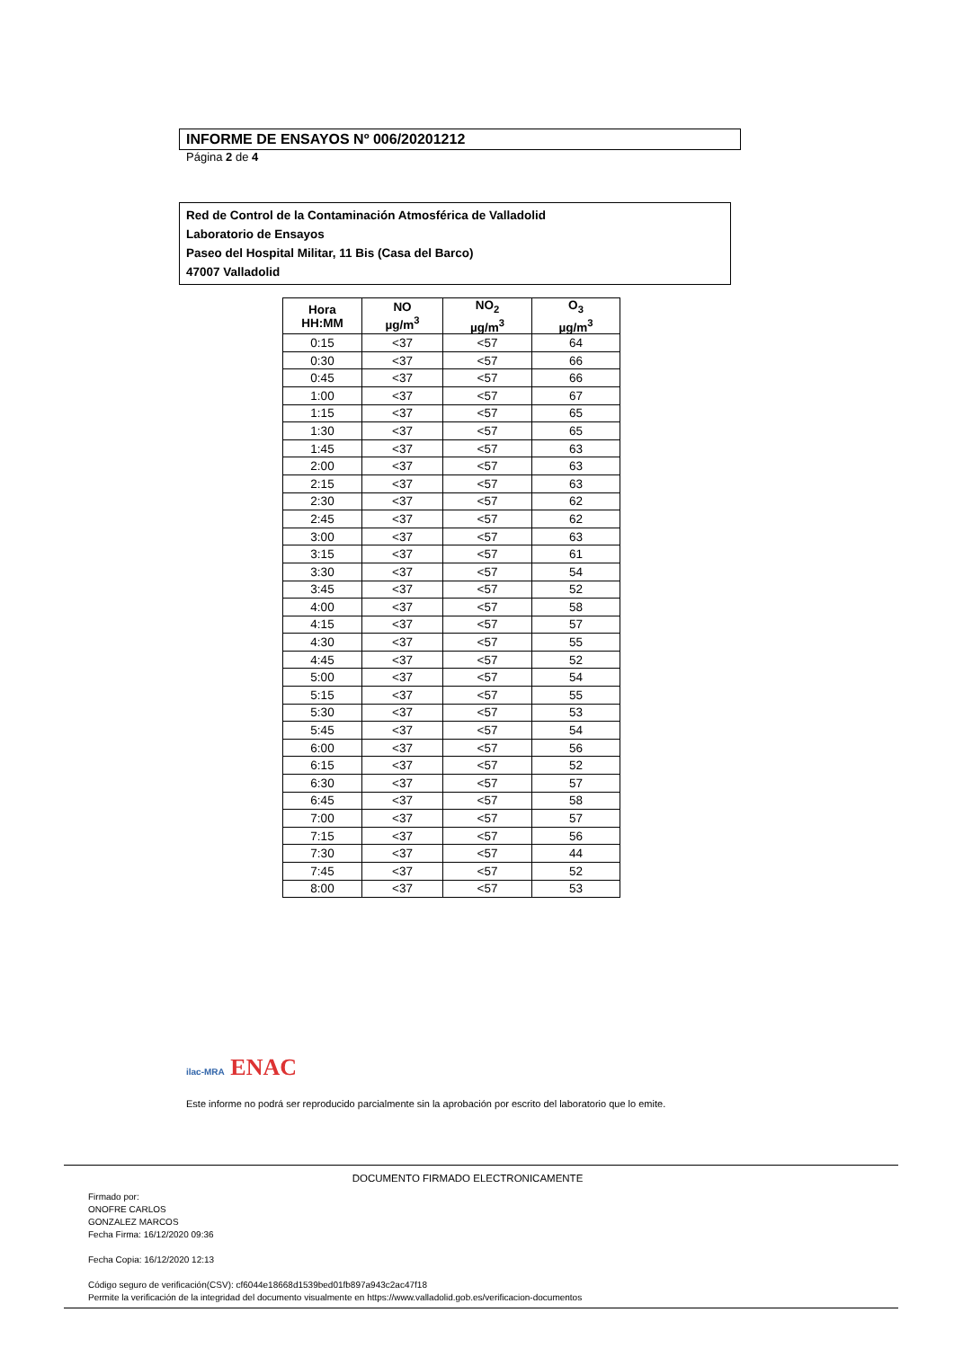INFORME DE ENSAYOS Nº 006/20201212
Página 2 de 4
Red de Control de la Contaminación Atmosférica de Valladolid
Laboratorio de Ensayos
Paseo del Hospital Militar, 11 Bis (Casa del Barco)
47007 Valladolid
| Hora HH:MM | NO µg/m<sup>3</sup> | NO<sub>2</sub> µg/m<sup>3</sup> | O<sub>3</sub> µg/m<sup>3</sup> |
| --- | --- | --- | --- |
| 0:15 | <37 | <57 | 64 |
| 0:30 | <37 | <57 | 66 |
| 0:45 | <37 | <57 | 66 |
| 1:00 | <37 | <57 | 67 |
| 1:15 | <37 | <57 | 65 |
| 1:30 | <37 | <57 | 65 |
| 1:45 | <37 | <57 | 63 |
| 2:00 | <37 | <57 | 63 |
| 2:15 | <37 | <57 | 63 |
| 2:30 | <37 | <57 | 62 |
| 2:45 | <37 | <57 | 62 |
| 3:00 | <37 | <57 | 63 |
| 3:15 | <37 | <57 | 61 |
| 3:30 | <37 | <57 | 54 |
| 3:45 | <37 | <57 | 52 |
| 4:00 | <37 | <57 | 58 |
| 4:15 | <37 | <57 | 57 |
| 4:30 | <37 | <57 | 55 |
| 4:45 | <37 | <57 | 52 |
| 5:00 | <37 | <57 | 54 |
| 5:15 | <37 | <57 | 55 |
| 5:30 | <37 | <57 | 53 |
| 5:45 | <37 | <57 | 54 |
| 6:00 | <37 | <57 | 56 |
| 6:15 | <37 | <57 | 52 |
| 6:30 | <37 | <57 | 57 |
| 6:45 | <37 | <57 | 58 |
| 7:00 | <37 | <57 | 57 |
| 7:15 | <37 | <57 | 56 |
| 7:30 | <37 | <57 | 44 |
| 7:45 | <37 | <57 | 52 |
| 8:00 | <37 | <57 | 53 |
ilac-MRA ENAC
Este informe no podrá ser reproducido parcialmente sin la aprobación por escrito del laboratorio que lo emite.
DOCUMENTO FIRMADO ELECTRONICAMENTE
Firmado por:
ONOFRE CARLOS
GONZALEZ MARCOS
Fecha Firma: 16/12/2020 09:36
Fecha Copia: 16/12/2020 12:13
Código seguro de verificación(CSV): cf6044e18668d1539bed01fb897a943c2ac47f18
Permite la verificación de la integridad del documento visualmente en https://www.valladolid.gob.es/verificacion-documentos